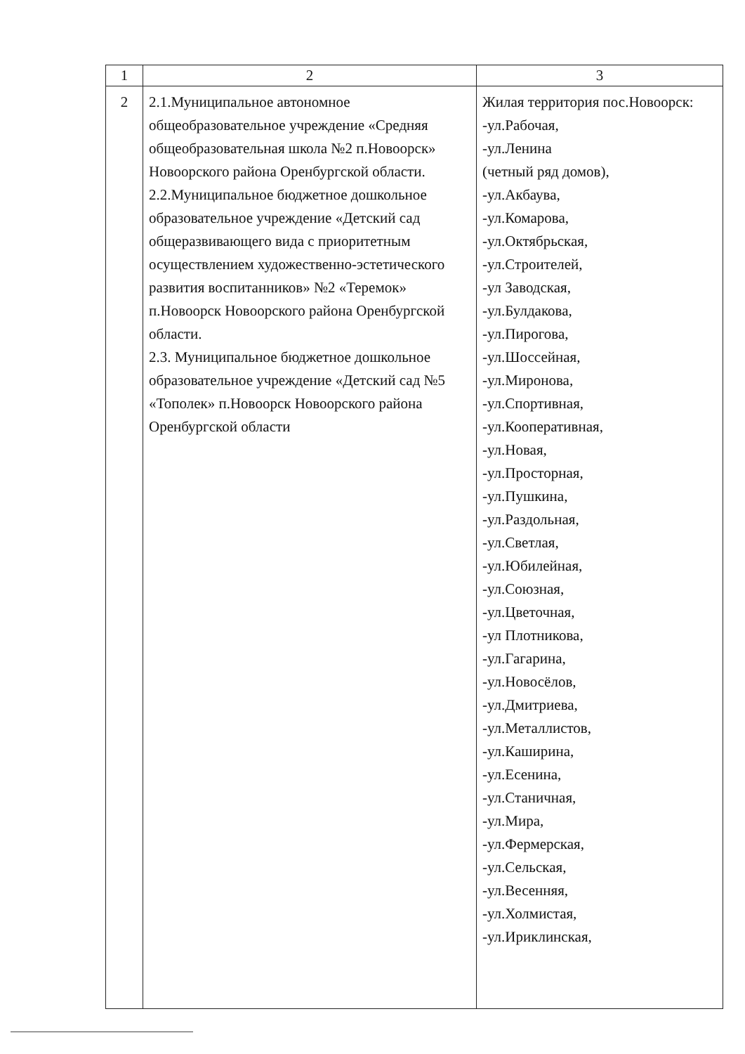| 1 | 2 | 3 |
| --- | --- | --- |
| 2 | 2.1.Муниципальное автономное общеобразовательное учреждение «Средняя общеобразовательная школа №2 п.Новоорск» Новоорского района Оренбургской области. 2.2.Муниципальное бюджетное дошкольное образовательное учреждение «Детский сад общеразвивающего вида с приоритетным осуществлением художественно-эстетического развития воспитанников» №2 «Теремок» п.Новоорск Новоорского района Оренбургской области. 2.3. Муниципальное бюджетное дошкольное образовательное учреждение «Детский сад №5 «Тополек» п.Новоорск Новоорского района Оренбургской области | Жилая территория пос.Новоорск: -ул.Рабочая, -ул.Ленина (четный ряд домов), -ул.Акбаува, -ул.Комарова, -ул.Октябрьская, -ул.Строителей, -ул Заводская, -ул.Булдакова, -ул.Пирогова, -ул.Шоссейная, -ул.Миронова, -ул.Спортивная, -ул.Кооперативная, -ул.Новая, -ул.Просторная, -ул.Пушкина, -ул.Раздольная, -ул.Светлая, -ул.Юбилейная, -ул.Союзная, -ул.Цветочная, -ул Плотникова, -ул.Гагарина, -ул.Новосёлов, -ул.Дмитриева, -ул.Металлистов, -ул.Каширина, -ул.Есенина, -ул.Станичная, -ул.Мира, -ул.Фермерская, -ул.Сельская, -ул.Весенняя, -ул.Холмистая, -ул.Ириклинская, |